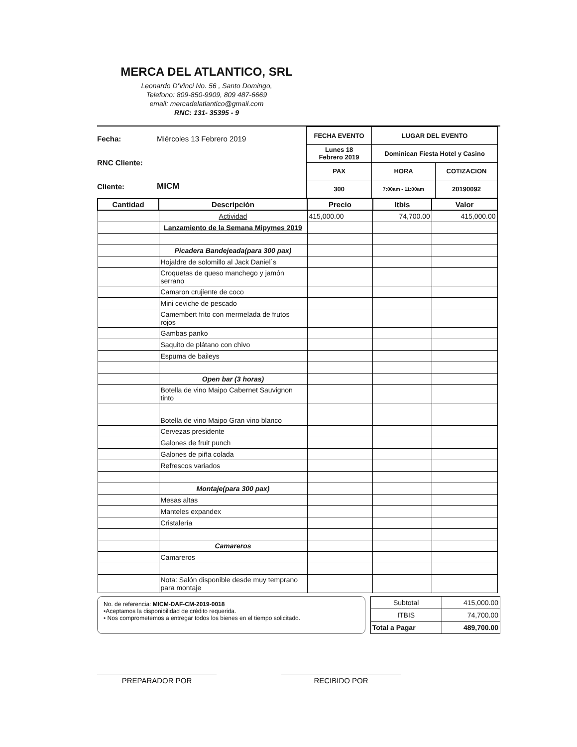MERCA DEL ATLANTICO, SRL
Leonardo D'Vinci No. 56 , Santo Domingo,
Telefono: 809-850-9909, 809 487-6669
email: mercadelatlantico@gmail.com
RNC: 131- 35395 - 9
Fecha: Miércoles 13 Febrero 2019
RNC Cliente:
Cliente: MICM
| FECHA EVENTO | LUGAR DEL EVENTO | |
| Lunes 18 Febrero 2019 | Dominican Fiesta Hotel y Casino | |
| PAX | HORA | COTIZACION |
| 300 | 7:00am - 11:00am | 20190092 |
| Cantidad | Descripción | Precio | Itbis | Valor |
| --- | --- | --- | --- | --- |
| | Actividad | 415,000.00 | 74,700.00 | 415,000.00 |
| | Lanzamiento de la Semana Mipymes 2019 | | | |
| | Picadera Bandejeada(para 300 pax) | | | |
| | Hojaldre de solomillo al Jack Daniel´s | | | |
| | Croquetas de queso manchego y jamón serrano | | | |
| | Camaron crujiente de coco | | | |
| | Mini ceviche de pescado | | | |
| | Camembert frito con mermelada de frutos rojos | | | |
| | Gambas panko | | | |
| | Saquito de plátano con chivo | | | |
| | Espuma de baileys | | | |
| | Open bar (3 horas) | | | |
| | Botella de vino Maipo Cabernet Sauvignon tinto | | | |
| | Botella de vino Maipo Gran vino blanco | | | |
| | Cervezas presidente | | | |
| | Galones de fruit punch | | | |
| | Galones de piña colada | | | |
| | Refrescos variados | | | |
| | Montaje(para 300 pax) | | | |
| | Mesas altas | | | |
| | Manteles expandex | | | |
| | Cristalería | | | |
| | Camareros | | | |
| | Camareros | | | |
| | Nota: Salón disponible desde muy temprano para montaje | | | |
No. de referencia: MICM-DAF-CM-2019-0018
•Aceptamos la disponibilidad de crédito requerida.
• Nos comprometemos a entregar todos los bienes en el tiempo solicitado.
| Subtotal | 415,000.00 |
| ITBIS | 74,700.00 |
| Total a Pagar | 489,700.00 |
PREPARADOR POR RECIBIDO POR